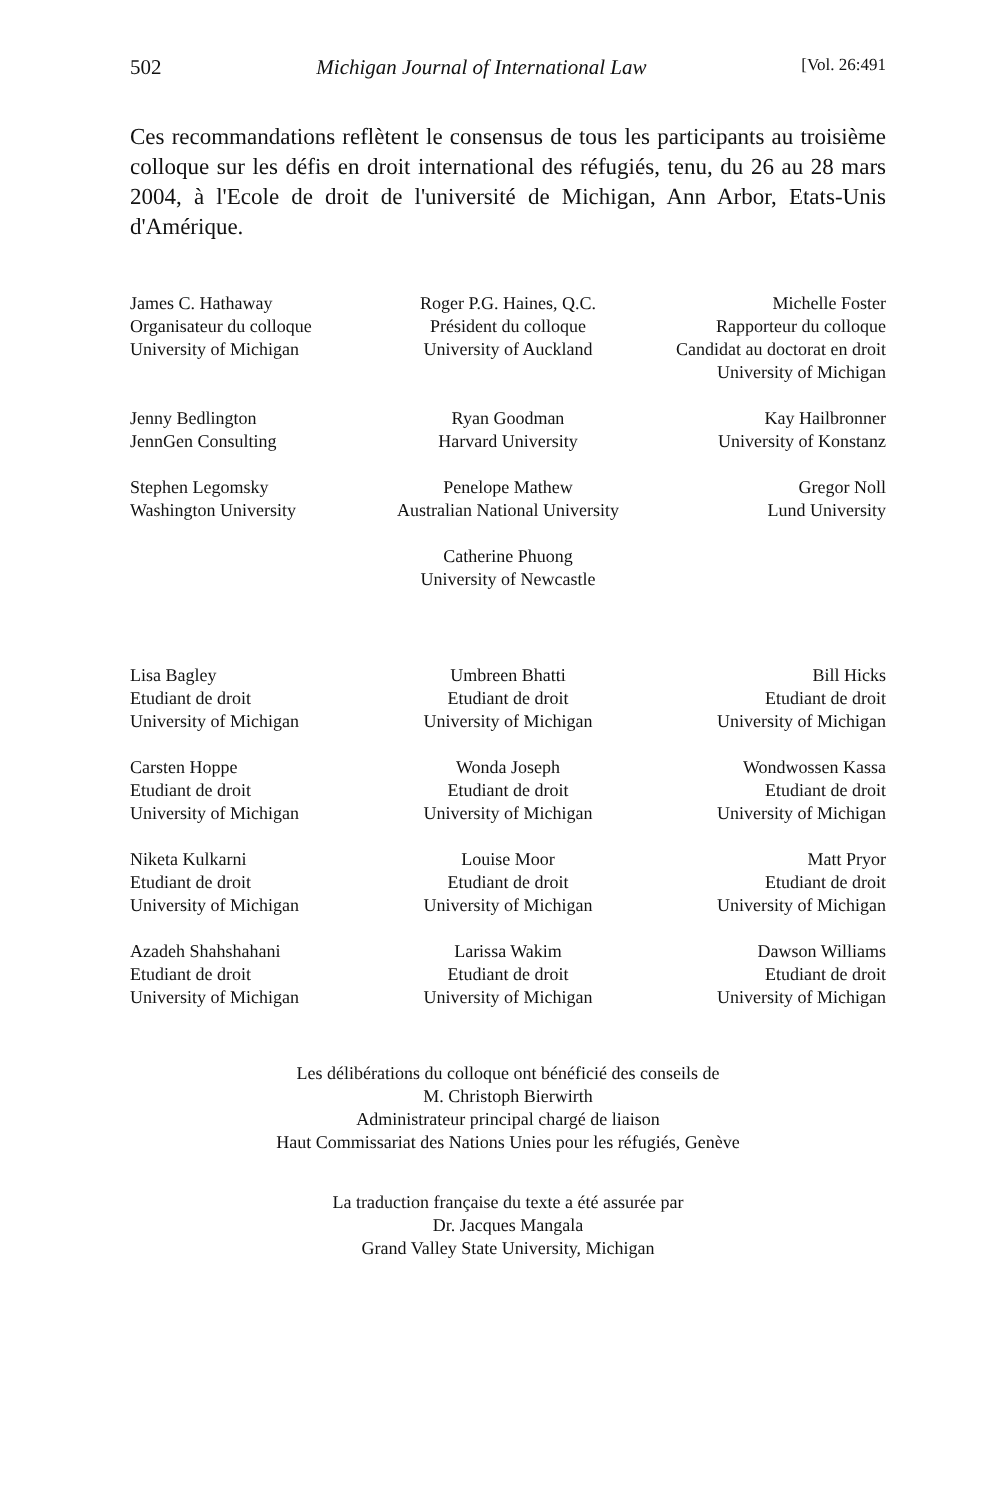502 Michigan Journal of International Law [Vol. 26:491
Ces recommandations reflètent le consensus de tous les participants au troisième colloque sur les défis en droit international des réfugiés, tenu, du 26 au 28 mars 2004, à l'Ecole de droit de l'université de Michigan, Ann Arbor, Etats-Unis d'Amérique.
James C. Hathaway
Organisateur du colloque
University of Michigan
Roger P.G. Haines, Q.C.
Président du colloque
University of Auckland
Michelle Foster
Rapporteur du colloque
Candidat au doctorat en droit
University of Michigan
Jenny Bedlington
JennGen Consulting
Ryan Goodman
Harvard University
Kay Hailbronner
University of Konstanz
Stephen Legomsky
Washington University
Penelope Mathew
Australian National University
Gregor Noll
Lund University
Catherine Phuong
University of Newcastle
Lisa Bagley
Etudiant de droit
University of Michigan
Umbreen Bhatti
Etudiant de droit
University of Michigan
Bill Hicks
Etudiant de droit
University of Michigan
Carsten Hoppe
Etudiant de droit
University of Michigan
Wonda Joseph
Etudiant de droit
University of Michigan
Wondwossen Kassa
Etudiant de droit
University of Michigan
Niketa Kulkarni
Etudiant de droit
University of Michigan
Louise Moor
Etudiant de droit
University of Michigan
Matt Pryor
Etudiant de droit
University of Michigan
Azadeh Shahshahani
Etudiant de droit
University of Michigan
Larissa Wakim
Etudiant de droit
University of Michigan
Dawson Williams
Etudiant de droit
University of Michigan
Les délibérations du colloque ont bénéficié des conseils de
M. Christoph Bierwirth
Administrateur principal chargé de liaison
Haut Commissariat des Nations Unies pour les réfugiés, Genève
La traduction française du texte a été assurée par
Dr. Jacques Mangala
Grand Valley State University, Michigan